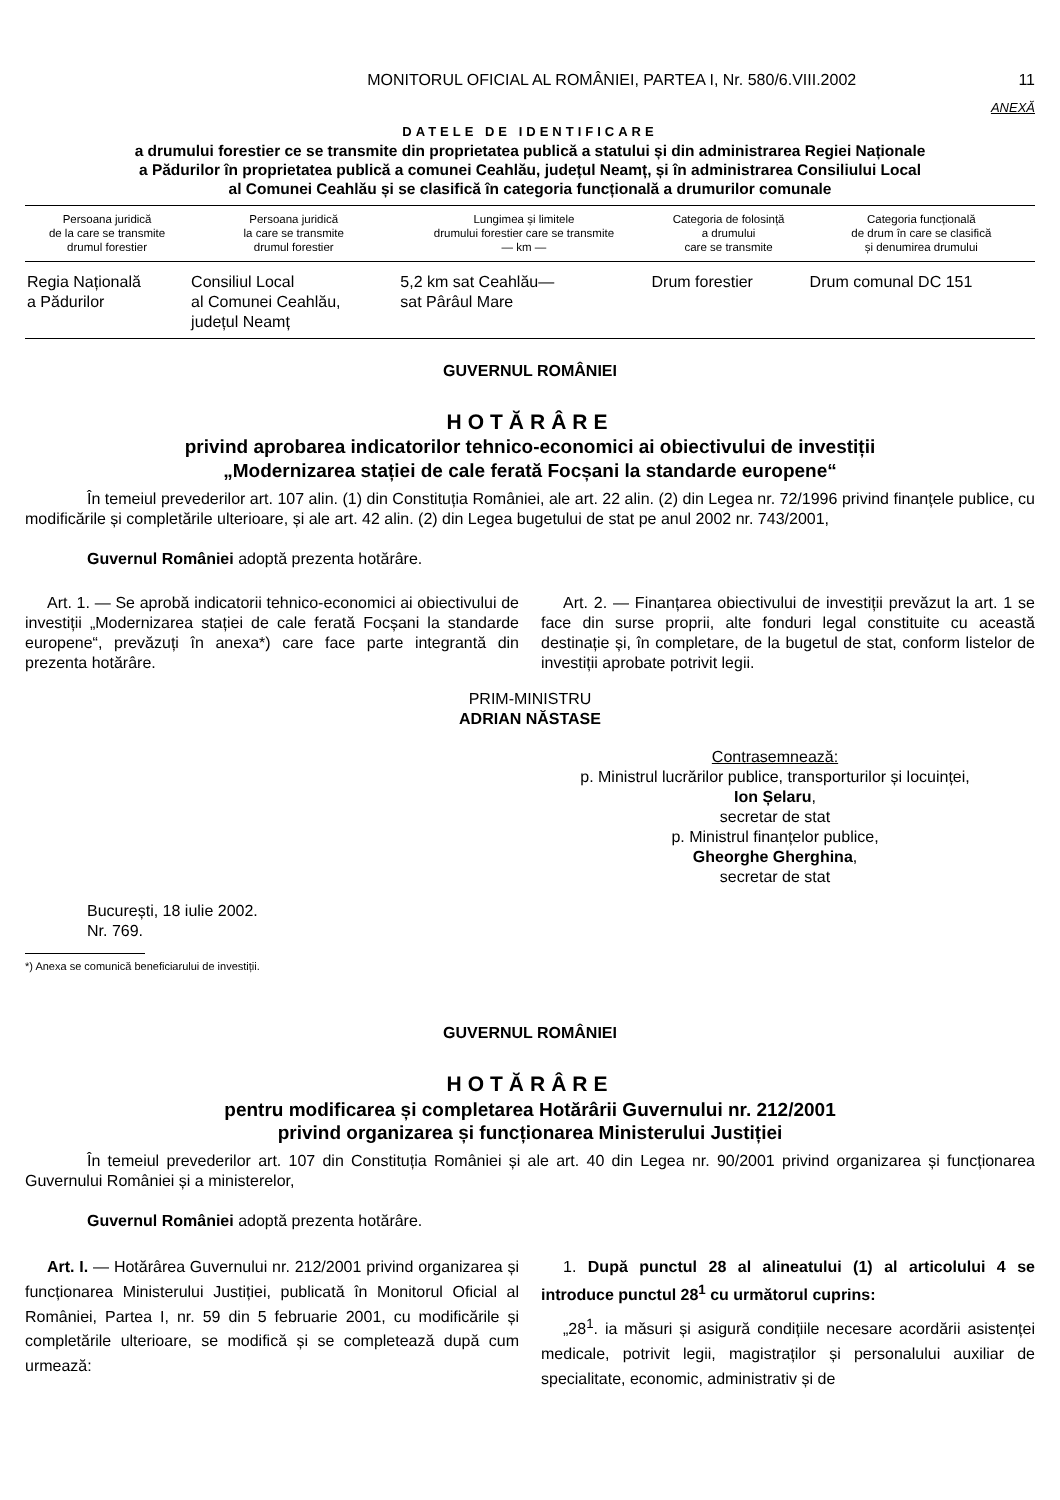MONITORUL OFICIAL AL ROMÂNIEI, PARTEA I, Nr. 580/6.VIII.2002 11
ANEXĂ
DATELE DE IDENTIFICARE
a drumului forestier ce se transmite din proprietatea publică a statului și din administrarea Regiei Naționale
a Pădurilor în proprietatea publică a comunei Ceahlău, județul Neamț, și în administrarea Consiliului Local
al Comunei Ceahlău și se clasifică în categoria funcțională a drumurilor comunale
| Persoana juridică de la care se transmite drumul forestier | Persoana juridică la care se transmite drumul forestier | Lungimea și limitele drumului forestier care se transmite — km — | Categoria de folosință a drumului care se transmite | Categoria funcțională de drum în care se clasifică și denumirea drumului |
| --- | --- | --- | --- | --- |
| Regia Națională a Pădurilor | Consiliul Local al Comunei Ceahlău, județul Neamț | 5,2 km sat Ceahlău— sat Pârâul Mare | Drum forestier | Drum comunal DC 151 |
GUVERNUL ROMÂNIEI
HOTĂRÂRE
privind aprobarea indicatorilor tehnico-economici ai obiectivului de investiții
„Modernizarea stației de cale ferată Focșani la standarde europene“
În temeiul prevederilor art. 107 alin. (1) din Constituția României, ale art. 22 alin. (2) din Legea nr. 72/1996 privind finanțele publice, cu modificările și completările ulterioare, și ale art. 42 alin. (2) din Legea bugetului de stat pe anul 2002 nr. 743/2001,
Guvernul României adoptă prezenta hotărâre.
Art. 1. — Se aprobă indicatorii tehnico-economici ai obiectivului de investiții „Modernizarea stației de cale ferată Focșani la standarde europene“, prevăzuți în anexa*) care face parte integrantă din prezenta hotărâre.
Art. 2. — Finanțarea obiectivului de investiții prevăzut la art. 1 se face din surse proprii, alte fonduri legal constituite cu această destinație și, în completare, de la bugetul de stat, conform listelor de investiții aprobate potrivit legii.
PRIM-MINISTRU
ADRIAN NĂSTASE
Contrasemnează:
p. Ministrul lucrărilor publice, transporturilor și locuinței,
Ion Șelaru,
secretar de stat
p. Ministrul finanțelor publice,
Gheorghe Gherghina,
secretar de stat
București, 18 iulie 2002.
Nr. 769.
*) Anexa se comunică beneficiarului de investiții.
GUVERNUL ROMÂNIEI
HOTĂRÂRE
pentru modificarea și completarea Hotărârii Guvernului nr. 212/2001
privind organizarea și funcționarea Ministerului Justiției
În temeiul prevederilor art. 107 din Constituția României și ale art. 40 din Legea nr. 90/2001 privind organizarea și funcționarea Guvernului României și a ministerelor,
Guvernul României adoptă prezenta hotărâre.
Art. I. — Hotărârea Guvernului nr. 212/2001 privind organizarea și funcționarea Ministerului Justiției, publicată în Monitorul Oficial al României, Partea I, nr. 59 din 5 februarie 2001, cu modificările și completările ulterioare, se modifică și se completează după cum urmează:
1. După punctul 28 al alineatului (1) al articolului 4 se introduce punctul 28<sup>1</sup> cu următorul cuprins:
„28<sup>1</sup>. ia măsuri și asigură condițiile necesare acordării asistenței medicale, potrivit legii, magistraților și personalului auxiliar de specialitate, economic, administrativ și de